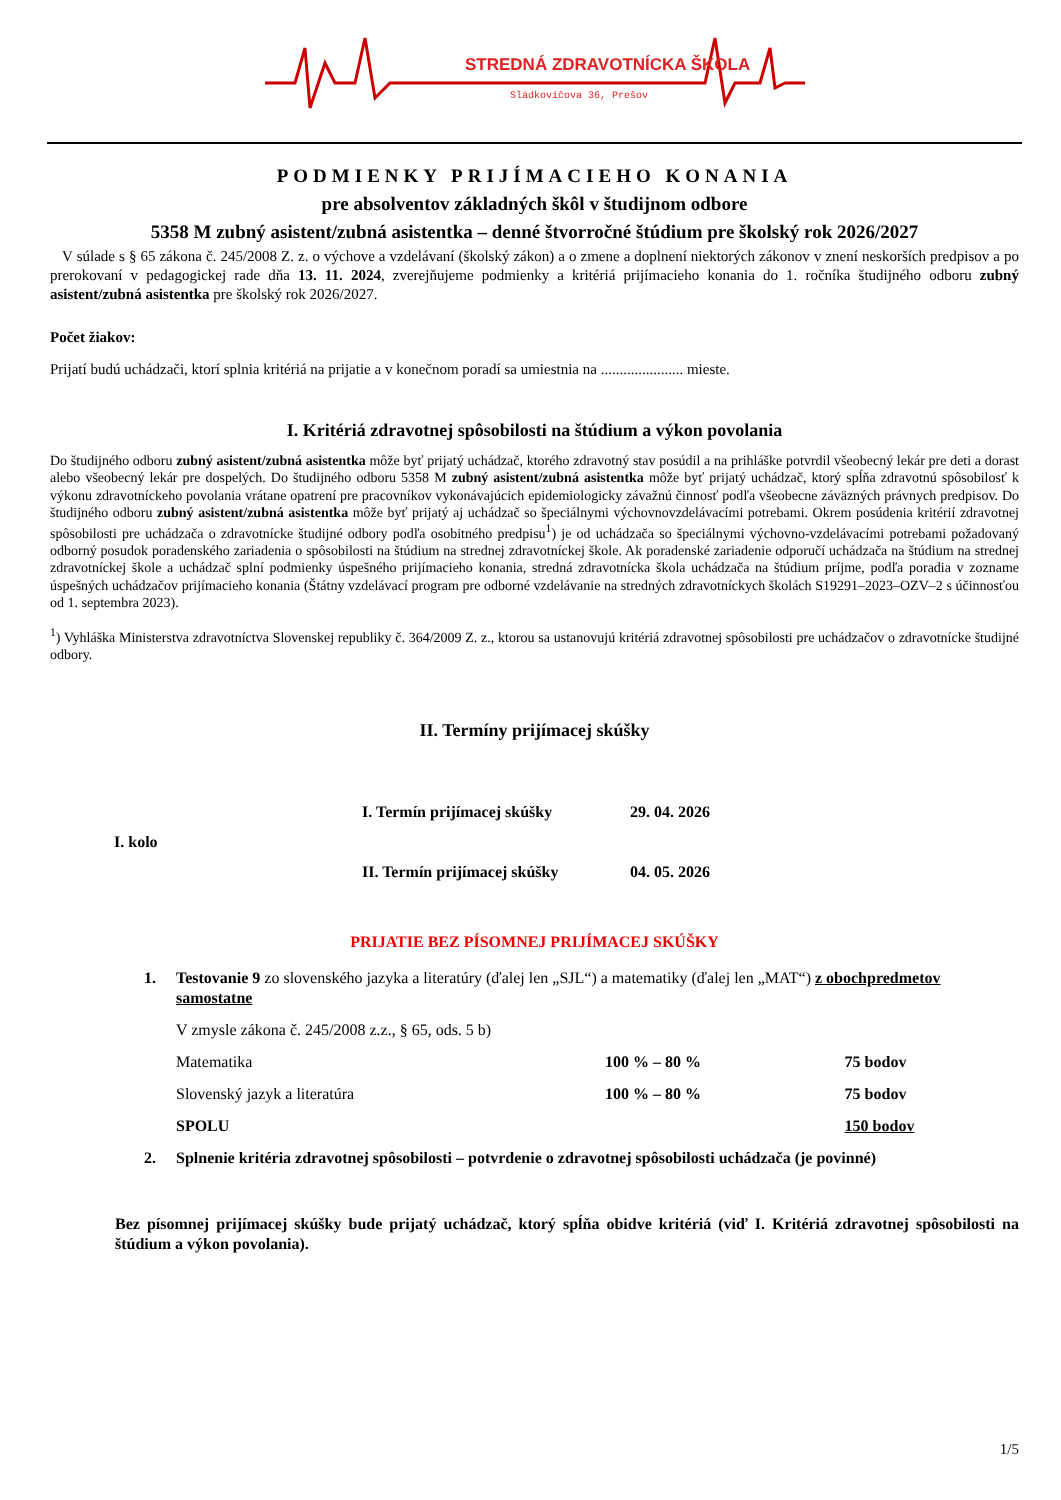STREDNÁ ZDRAVOTNÍCKA ŠKOLA
Sládkovičova 36, Prešov
PODMIENKY PRIJÍMACIEHO KONANIA
pre absolventov základných škôl v študijnom odbore
5358 M zubný asistent/zubná asistentka – denné štvorročné štúdium pre školský rok 2026/2027
V súlade s § 65 zákona č. 245/2008 Z. z. o výchove a vzdelávaní (školský zákon) a o zmene a doplnení niektorých zákonov v znení neskorších predpisov a po prerokovaní v pedagogickej rade dňa 13. 11. 2024, zverejňujeme podmienky a kritériá prijímacieho konania do 1. ročníka študijného odboru zubný asistent/zubná asistentka pre školský rok 2026/2027.
Počet žiakov:
Prijatí budú uchádzači, ktorí splnia kritériá na prijatie a v konečnom poradí sa umiestnia na ...................... mieste.
I. Kritériá zdravotnej spôsobilosti na štúdium a výkon povolania
Do študijného odboru zubný asistent/zubná asistentka môže byť prijatý uchádzač, ktorého zdravotný stav posúdil a na prihláške potvrdil všeobecný lekár pre deti a dorast alebo všeobecný lekár pre dospelých. Do študijného odboru 5358 M zubný asistent/zubná asistentka môže byť prijatý uchádzač, ktorý spĺňa zdravotnú spôsobilosť k výkonu zdravotníckeho povolania vrátane opatrení pre pracovníkov vykonávajúcich epidemiologicky závažnú činnosť podľa všeobecne záväzných právnych predpisov. Do študijného odboru zubný asistent/zubná asistentka môže byť prijatý aj uchádzač so špeciálnymi výchovnovzdelávacími potrebami. Okrem posúdenia kritérií zdravotnej spôsobilosti pre uchádzača o zdravotnícke študijné odbory podľa osobitného predpisu<sup>1</sup>) je od uchádzača so špeciálnymi výchovno-vzdelávacími potrebami požadovaný odborný posudok poradenského zariadenia o spôsobilosti na štúdium na strednej zdravotníckej škole. Ak poradenské zariadenie odporučí uchádzača na štúdium na strednej zdravotníckej škole a uchádzač splní podmienky úspešného prijímacieho konania, stredná zdravotnícka škola uchádzača na štúdium príjme, podľa poradia v zozname úspešných uchádzačov prijímacieho konania (Štátny vzdelávací program pre odborné vzdelávanie na stredných zdravotníckych školách S19291–2023–OZV–2 s účinnosťou od 1. septembra 2023).
<sup>1</sup>) Vyhláška Ministerstva zdravotníctva Slovenskej republiky č. 364/2009 Z. z., ktorou sa ustanovujú kritériá zdravotnej spôsobilosti pre uchádzačov o zdravotnícke študijné odbory.
II. Termíny prijímacej skúšky
| I. kolo | I. Termín prijímacej skúšky | 29. 04. 2026 |
| | II. Termín prijímacej skúšky | 04. 05. 2026 |
PRIJATIE BEZ PÍSOMNEJ PRIJÍMACEJ SKÚŠKY
| 1. | Testovanie 9 zo slovenského jazyka a literatúry (ďalej len „SJL“) a matematiky (ďalej len „MAT“) z obochpredmetov samostatne | | |
| | V zmysle zákona č. 245/2008 z.z., § 65, ods. 5 b) | | |
| | Matematika | 100 % – 80 % | 75 bodov |
| | Slovenský jazyk a literatúra | 100 % – 80 % | 75 bodov |
| | SPOLU | | 150 bodov |
| 2. | Splnenie kritéria zdravotnej spôsobilosti – potvrdenie o zdravotnej spôsobilosti uchádzača (je povinné) | | |
Bez písomnej prijímacej skúšky bude prijatý uchádzač, ktorý spĺňa obidve kritériá (viď I. Kritériá zdravotnej spôsobilosti na štúdium a výkon povolania).
1/5